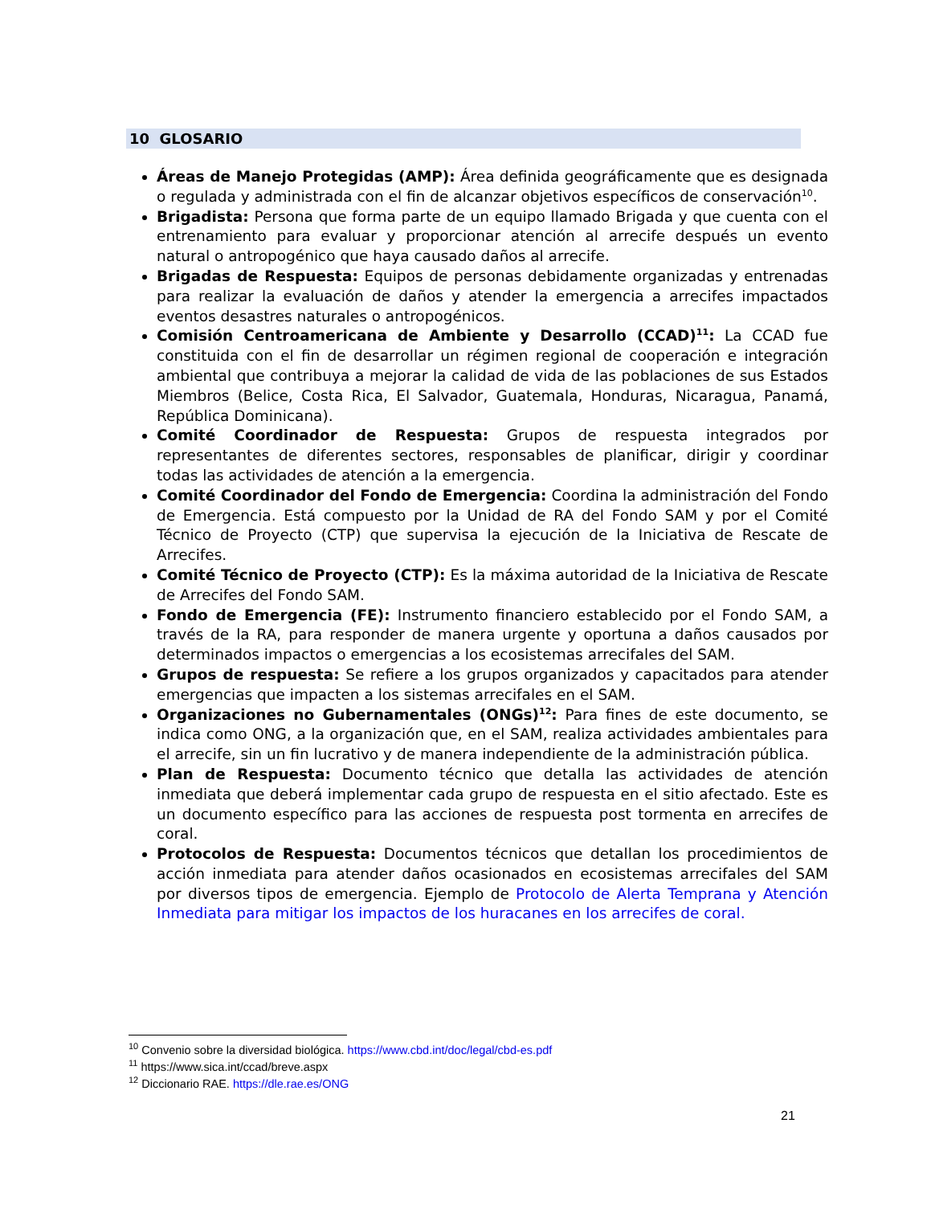10 GLOSARIO
Áreas de Manejo Protegidas (AMP): Área definida geográficamente que es designada o regulada y administrada con el fin de alcanzar objetivos específicos de conservación<sup>10</sup>.
Brigadista: Persona que forma parte de un equipo llamado Brigada y que cuenta con el entrenamiento para evaluar y proporcionar atención al arrecife después un evento natural o antropogénico que haya causado daños al arrecife.
Brigadas de Respuesta: Equipos de personas debidamente organizadas y entrenadas para realizar la evaluación de daños y atender la emergencia a arrecifes impactados eventos desastres naturales o antropogénicos.
Comisión Centroamericana de Ambiente y Desarrollo (CCAD)<sup>11</sup>: La CCAD fue constituida con el fin de desarrollar un régimen regional de cooperación e integración ambiental que contribuya a mejorar la calidad de vida de las poblaciones de sus Estados Miembros (Belice, Costa Rica, El Salvador, Guatemala, Honduras, Nicaragua, Panamá, República Dominicana).
Comité Coordinador de Respuesta: Grupos de respuesta integrados por representantes de diferentes sectores, responsables de planificar, dirigir y coordinar todas las actividades de atención a la emergencia.
Comité Coordinador del Fondo de Emergencia: Coordina la administración del Fondo de Emergencia. Está compuesto por la Unidad de RA del Fondo SAM y por el Comité Técnico de Proyecto (CTP) que supervisa la ejecución de la Iniciativa de Rescate de Arrecifes.
Comité Técnico de Proyecto (CTP): Es la máxima autoridad de la Iniciativa de Rescate de Arrecifes del Fondo SAM.
Fondo de Emergencia (FE): Instrumento financiero establecido por el Fondo SAM, a través de la RA, para responder de manera urgente y oportuna a daños causados por determinados impactos o emergencias a los ecosistemas arrecifales del SAM.
Grupos de respuesta: Se refiere a los grupos organizados y capacitados para atender emergencias que impacten a los sistemas arrecifales en el SAM.
Organizaciones no Gubernamentales (ONGs)<sup>12</sup>: Para fines de este documento, se indica como ONG, a la organización que, en el SAM, realiza actividades ambientales para el arrecife, sin un fin lucrativo y de manera independiente de la administración pública.
Plan de Respuesta: Documento técnico que detalla las actividades de atención inmediata que deberá implementar cada grupo de respuesta en el sitio afectado. Este es un documento específico para las acciones de respuesta post tormenta en arrecifes de coral.
Protocolos de Respuesta: Documentos técnicos que detallan los procedimientos de acción inmediata para atender daños ocasionados en ecosistemas arrecifales del SAM por diversos tipos de emergencia. Ejemplo de Protocolo de Alerta Temprana y Atención Inmediata para mitigar los impactos de los huracanes en los arrecifes de coral.
<sup>10</sup> Convenio sobre la diversidad biológica. https://www.cbd.int/doc/legal/cbd-es.pdf
<sup>11</sup> https://www.sica.int/ccad/breve.aspx
<sup>12</sup> Diccionario RAE. https://dle.rae.es/ONG
21